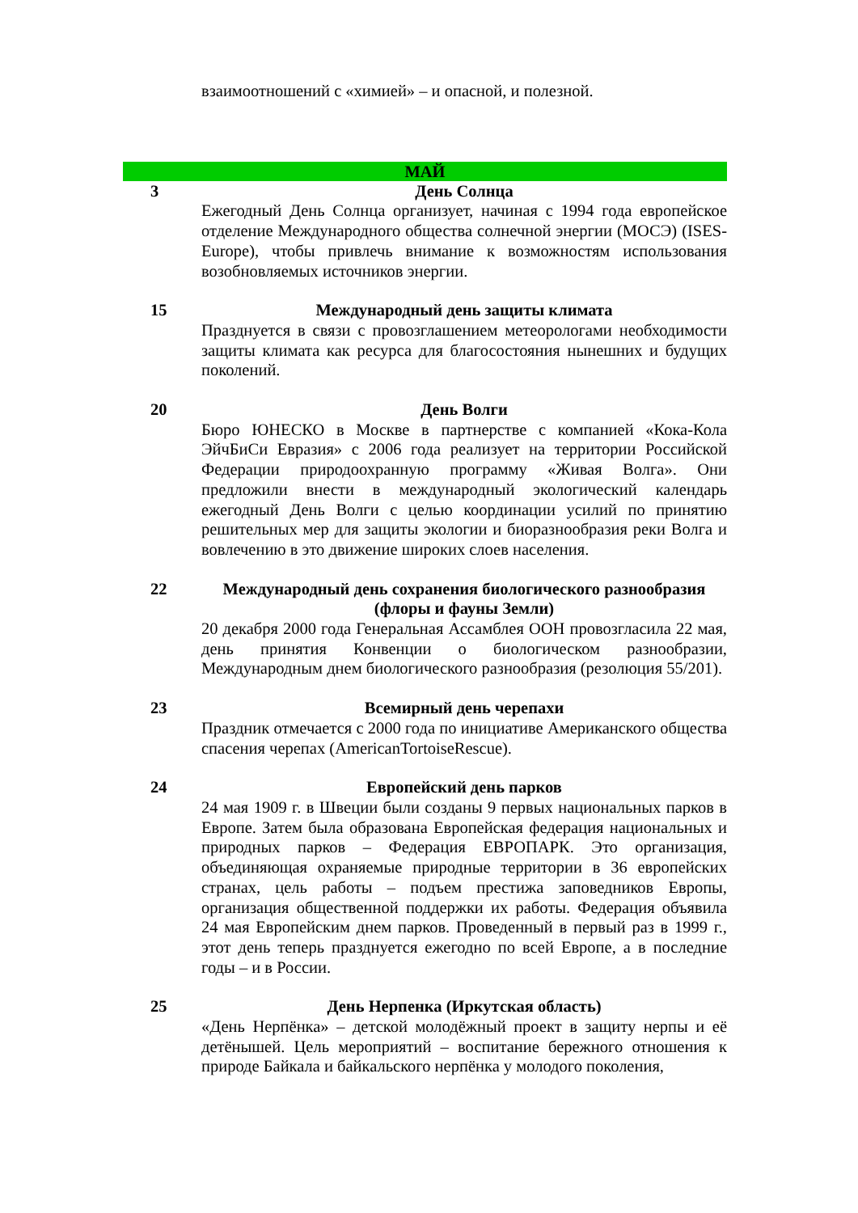взаимоотношений с «химией» – и опасной, и полезной.
МАЙ
3 День Солнца
Ежегодный День Солнца организует, начиная с 1994 года европейское отделение Международного общества солнечной энергии (МОСЭ) (ISES-Europe), чтобы привлечь внимание к возможностям использования возобновляемых источников энергии.
15 Международный день защиты климата
Празднуется в связи с провозглашением метеорологами необходимости защиты климата как ресурса для благосостояния нынешних и будущих поколений.
20 День Волги
Бюро ЮНЕСКО в Москве в партнерстве с компанией «Кока-Кола ЭйчБиСи Евразия» с 2006 года реализует на территории Российской Федерации природоохранную программу «Живая Волга». Они предложили внести в международный экологический календарь ежегодный День Волги с целью координации усилий по принятию решительных мер для защиты экологии и биоразнообразия реки Волга и вовлечению в это движение широких слоев населения.
22 Международный день сохранения биологического разнообразия (флоры и фауны Земли)
20 декабря 2000 года Генеральная Ассамблея ООН провозгласила 22 мая, день принятия Конвенции о биологическом разнообразии, Международным днем биологического разнообразия (резолюция 55/201).
23 Всемирный день черепахи
Праздник отмечается с 2000 года по инициативе Американского общества спасения черепах (AmericanTortoiseRescue).
24 Европейский день парков
24 мая 1909 г. в Швеции были созданы 9 первых национальных парков в Европе. Затем была образована Европейская федерация национальных и природных парков – Федерация ЕВРОПАРК. Это организация, объединяющая охраняемые природные территории в 36 европейских странах, цель работы – подъем престижа заповедников Европы, организация общественной поддержки их работы. Федерация объявила 24 мая Европейским днем парков. Проведенный в первый раз в 1999 г., этот день теперь празднуется ежегодно по всей Европе, а в последние годы – и в России.
25 День Нерпенка (Иркутская область)
«День Нерпёнка» – детской молодёжный проект в защиту нерпы и её детёнышей. Цель мероприятий – воспитание бережного отношения к природе Байкала и байкальского нерпёнка у молодого поколения,